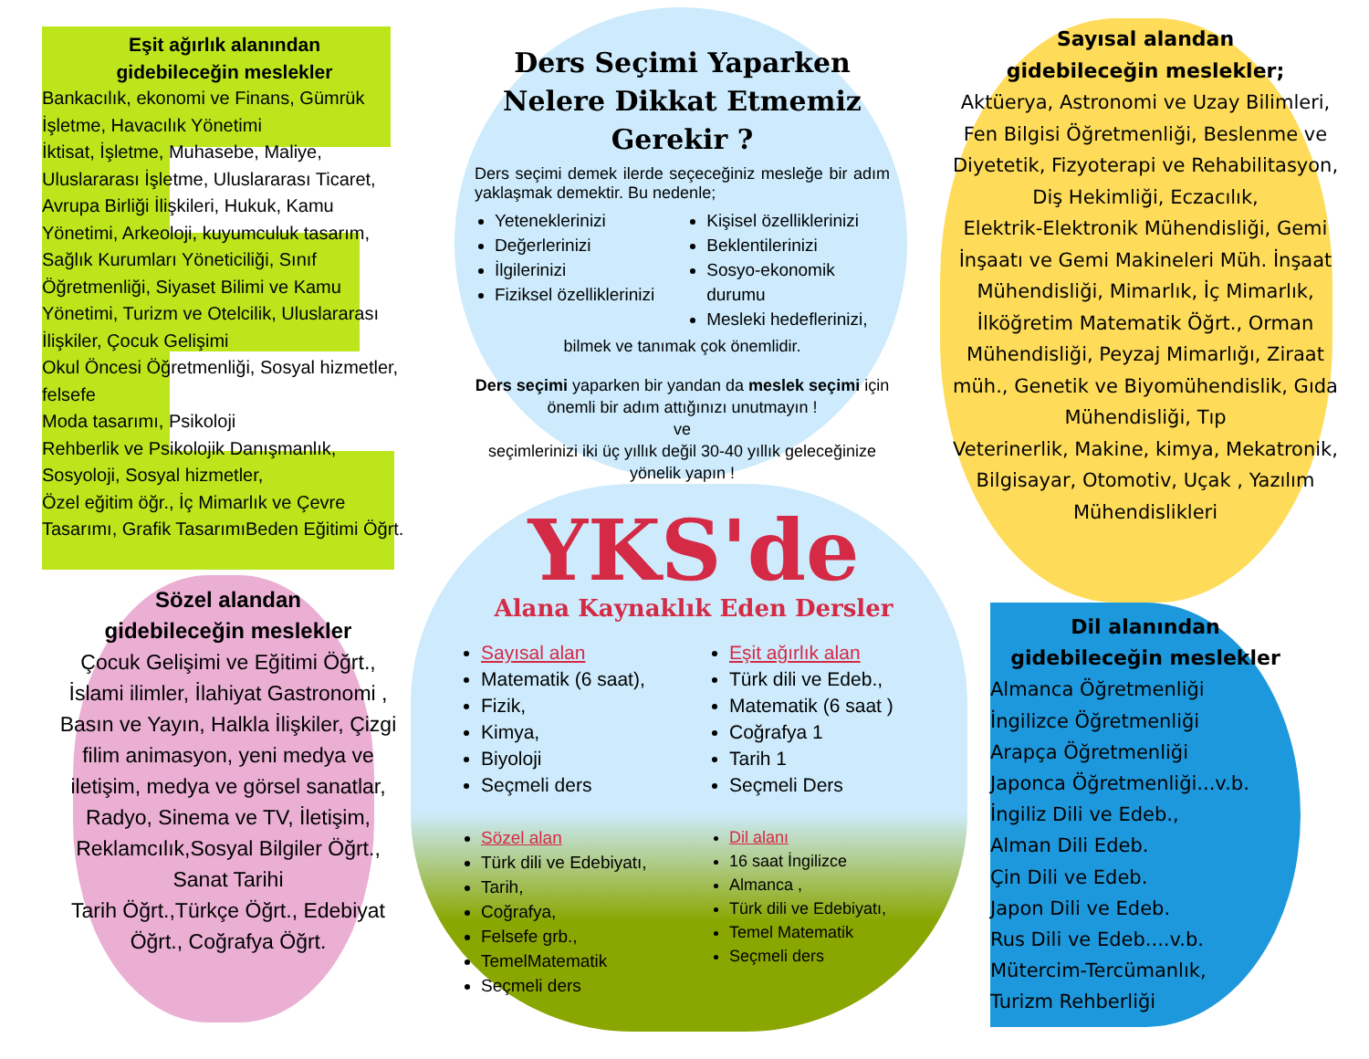Eşit ağırlık alanından
gidebileceğin meslekler
Bankacılık, ekonomi ve Finans, Gümrük İşletme, Havacılık Yönetimi
İktisat, İşletme, Muhasebe, Maliye, Uluslararası İşletme, Uluslararası Ticaret, Avrupa Birliği İlişkileri, Hukuk, Kamu Yönetimi, Arkeoloji, kuyumculuk tasarım, Sağlık Kurumları Yöneticiliği, Sınıf Öğretmenliği, Siyaset Bilimi ve Kamu Yönetimi, Turizm ve Otelcilik, Uluslararası İlişkiler, Çocuk Gelişimi
Okul Öncesi Öğretmenliği, Sosyal hizmetler, felsefe
Moda tasarımı, Psikoloji
Rehberlik ve Psikolojik Danışmanlık, Sosyoloji, Sosyal hizmetler,
Özel eğitim öğr., İç Mimarlık ve Çevre Tasarımı, Grafik TasarımıBeden Eğitimi Öğrt.
Sözel alandan
gidebileceğin meslekler
Çocuk Gelişimi ve Eğitimi Öğrt., İslami ilimler, İlahiyat Gastronomi , Basın ve Yayın, Halkla İlişkiler, Çizgi filim animasyon, yeni medya ve iletişim, medya ve görsel sanatlar,
Radyo, Sinema ve TV, İletişim, Reklamcılık,Sosyal Bilgiler Öğrt., Sanat Tarihi
Tarih Öğrt.,Türkçe Öğrt., Edebiyat Öğrt., Coğrafya Öğrt.
Ders Seçimi Yaparken Nelere Dikkat Etmemiz Gerekir ?
Ders seçimi demek ilerde seçeceğiniz mesleğe bir adım yaklaşmak demektir. Bu nedenle;
Yeteneklerinizi
Değerlerinizi
İlgilerinizi
Fiziksel özelliklerinizi
Kişisel özelliklerinizi
Beklentilerinizi
Sosyo-ekonomik durumu
Mesleki hedeflerinizi,
bilmek ve tanımak çok önemlidir.
Ders seçimi yaparken bir yandan da meslek seçimi için önemli bir adım attığınızı unutmayın !
ve
seçimlerinizi iki üç yıllık değil 30-40 yıllık geleceğinize yönelik yapın !
YKS'de
Alana Kaynaklık Eden Dersler
Sayısal alan
Matematik (6 saat),
Fizik,
Kimya,
Biyoloji
Seçmeli ders
Eşit ağırlık alan
Türk dili ve Edeb.,
Matematik (6 saat )
Coğrafya 1
Tarih 1
Seçmeli Ders
Sözel alan
Türk dili ve Edebiyatı,
Tarih,
Coğrafya,
Felsefe grb.,
TemelMatematik
Seçmeli ders
Dil alanı
16 saat İngilizce
Almanca ,
Türk dili ve Edebiyatı,
Temel Matematik
Seçmeli ders
Sayısal alandan
gidebileceğin meslekler;
Aktüerya, Astronomi ve Uzay Bilimleri, Fen Bilgisi Öğretmenliği, Beslenme ve Diyetetik, Fizyoterapi ve Rehabilitasyon, Diş Hekimliği, Eczacılık,
Elektrik-Elektronik Mühendisliği, Gemi İnşaatı ve Gemi Makineleri Müh. İnşaat Mühendisliği, Mimarlık, İç Mimarlık, İlköğretim Matematik Öğrt., Orman Mühendisliği, Peyzaj Mimarlığı, Ziraat müh., Genetik ve Biyomühendislik, Gıda Mühendisliği, Tıp
Veterinerlik, Makine, kimya, Mekatronik, Bilgisayar, Otomotiv, Uçak , Yazılım Mühendislikleri
Dil alanından
gidebileceğin meslekler
Almanca Öğretmenliği
İngilizce Öğretmenliği
Arapça Öğretmenliği
Japonca Öğretmenliği...v.b.
İngiliz Dili ve Edeb.,
Alman Dili Edeb.
Çin Dili ve Edeb.
Japon Dili ve Edeb.
Rus Dili ve Edeb....v.b.
Mütercim-Tercümanlık,
Turizm Rehberliği